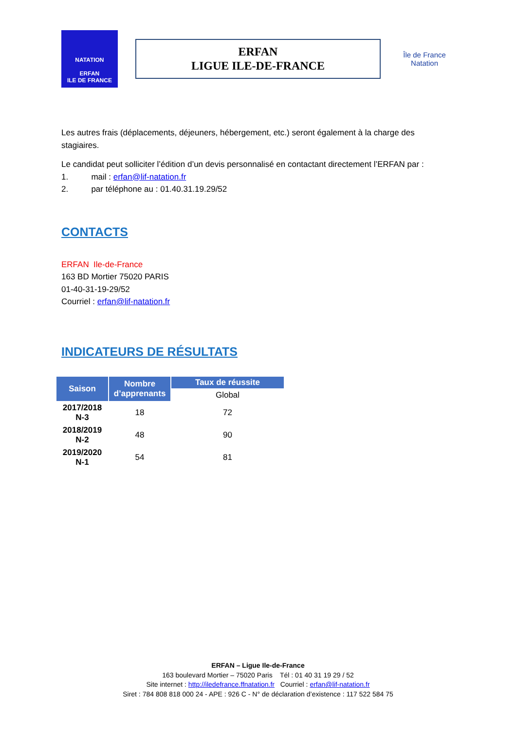NATATION
ERFAN
ILE DE FRANCE
ERFAN
LIGUE ILE-DE-FRANCE
Île de France
Natation
Les autres frais (déplacements, déjeuners, hébergement, etc.) seront également à la charge des stagiaires.
Le candidat peut solliciter l’édition d’un devis personnalisé en contactant directement l’ERFAN par :
1. mail : erfan@lif-natation.fr
2. par téléphone au : 01.40.31.19.29/52
CONTACTS
ERFAN Ile-de-France
163 BD Mortier 75020 PARIS
01-40-31-19-29/52
Courriel : erfan@lif-natation.fr
INDICATEURS DE RÉSULTATS
| Saison | Nombre d’apprenants | Taux de réussite |
| --- | --- | --- |
| | | Global |
| 2017/2018 N-3 | 18 | 72 |
| 2018/2019 N-2 | 48 | 90 |
| 2019/2020 N-1 | 54 | 81 |
ERFAN – Ligue Ile-de-France
163 boulevard Mortier – 75020 Paris Tél : 01 40 31 19 29 / 52
Site internet : http://iledefrance.ffnatation.fr Courriel : erfan@lif-natation.fr
Siret : 784 808 818 000 24 - APE : 926 C - N° de déclaration d’existence : 117 522 584 75